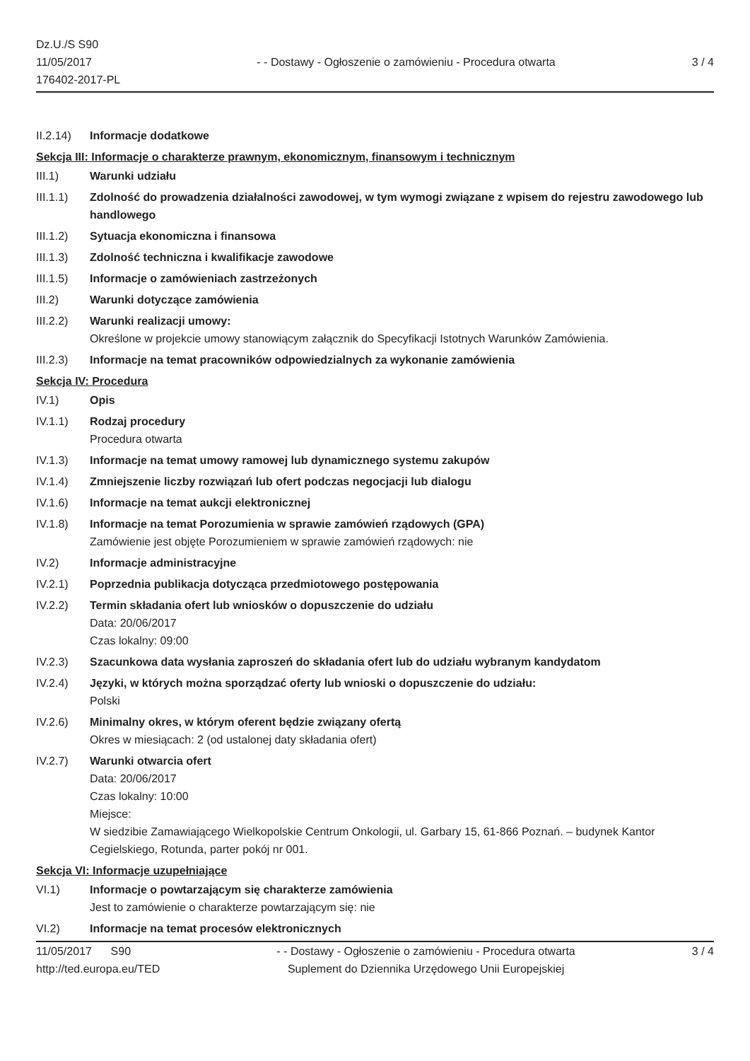Dz.U./S S90
11/05/2017
176402-2017-PL
- - Dostawy - Ogłoszenie o zamówieniu - Procedura otwarta
3 / 4
II.2.14)
Informacje dodatkowe
Sekcja III: Informacje o charakterze prawnym, ekonomicznym, finansowym i technicznym
III.1) Warunki udziału
III.1.1)
Zdolność do prowadzenia działalności zawodowej, w tym wymogi związane z wpisem do rejestru zawodowego lub handlowego
III.1.2)
Sytuacja ekonomiczna i finansowa
III.1.3)
Zdolność techniczna i kwalifikacje zawodowe
III.1.5)
Informacje o zamówieniach zastrzeżonych
III.2) Warunki dotyczące zamówienia
III.2.2)
Warunki realizacji umowy:
Określone w projekcie umowy stanowiącym załącznik do Specyfikacji Istotnych Warunków Zamówienia.
III.2.3)
Informacje na temat pracowników odpowiedzialnych za wykonanie zamówienia
Sekcja IV: Procedura
IV.1) Opis
IV.1.1) Rodzaj procedury
Procedura otwarta
IV.1.3) Informacje na temat umowy ramowej lub dynamicznego systemu zakupów
IV.1.4) Zmniejszenie liczby rozwiązań lub ofert podczas negocjacji lub dialogu
IV.1.6) Informacje na temat aukcji elektronicznej
IV.1.8) Informacje na temat Porozumienia w sprawie zamówień rządowych (GPA)
Zamówienie jest objęte Porozumieniem w sprawie zamówień rządowych: nie
IV.2) Informacje administracyjne
IV.2.1) Poprzednia publikacja dotycząca przedmiotowego postępowania
IV.2.2) Termin składania ofert lub wniosków o dopuszczenie do udziału
Data: 20/06/2017
Czas lokalny: 09:00
IV.2.3) Szacunkowa data wysłania zaproszeń do składania ofert lub do udziału wybranym kandydatom
IV.2.4) Języki, w których można sporządzać oferty lub wnioski o dopuszczenie do udziału:
Polski
IV.2.6) Minimalny okres, w którym oferent będzie związany ofertą
Okres w miesiącach: 2 (od ustalonej daty składania ofert)
IV.2.7) Warunki otwarcia ofert
Data: 20/06/2017
Czas lokalny: 10:00
Miejsce:
W siedzibie Zamawiającego Wielkopolskie Centrum Onkologii, ul. Garbary 15, 61-866 Poznań. – budynek Kantor Cegielskiego, Rotunda, parter pokój nr 001.
Sekcja VI: Informacje uzupełniające
VI.1) Informacje o powtarzającym się charakterze zamówienia
Jest to zamówienie o charakterze powtarzającym się: nie
VI.2) Informacje na temat procesów elektronicznych
11/05/2017 S90
http://ted.europa.eu/TED
- - Dostawy - Ogłoszenie o zamówieniu - Procedura otwarta
Suplement do Dziennika Urzędowego Unii Europejskiej
3 / 4